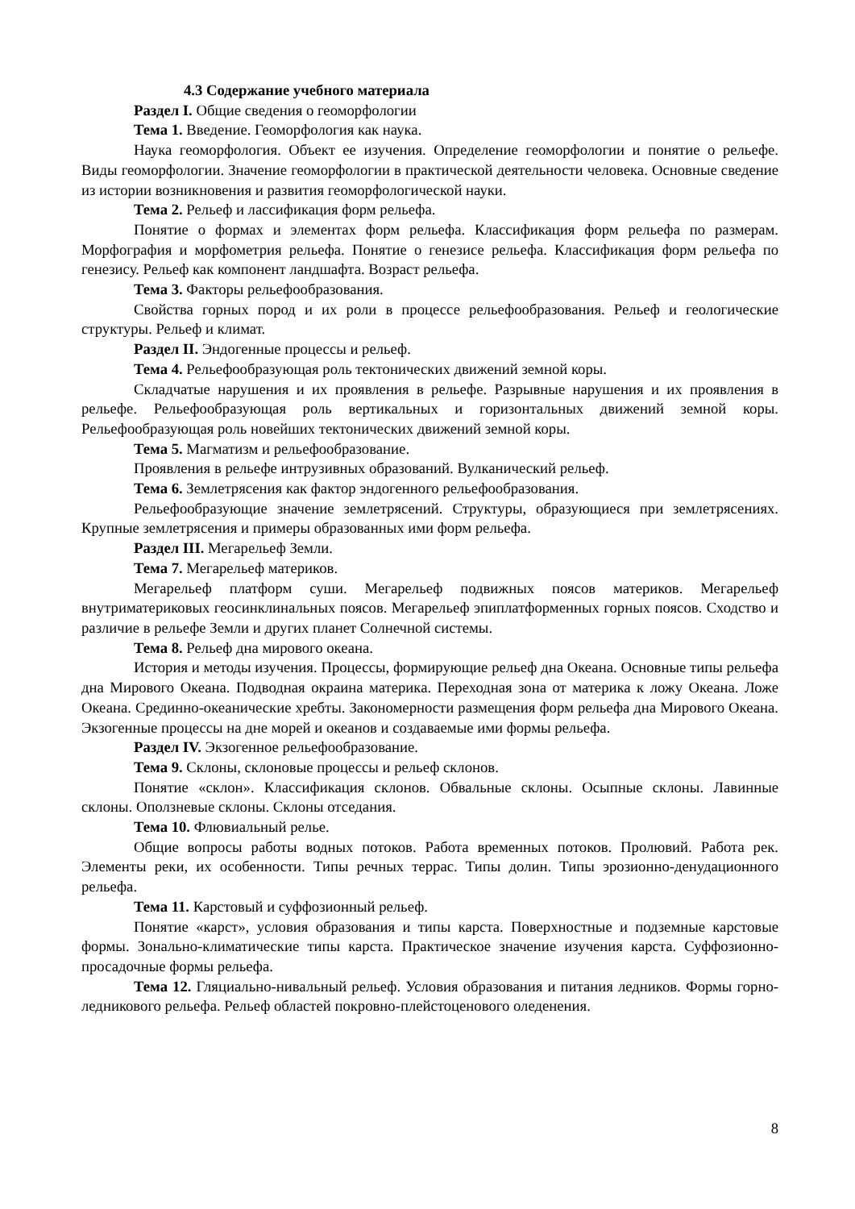4.3 Содержание учебного материала
Раздел I. Общие сведения о геоморфологии
Тема 1. Введение. Геоморфология как наука.
Наука геоморфология. Объект ее изучения. Определение геоморфологии и понятие о рельефе. Виды геоморфологии. Значение геоморфологии в практической деятельности человека. Основные сведение из истории возникновения и развития геоморфологической науки.
Тема 2. Рельеф и лассификация форм рельефа.
Понятие о формах и элементах форм рельефа. Классификация форм рельефа по размерам. Морфография и морфометрия рельефа. Понятие о генезисе рельефа. Классификация форм рельефа по генезису. Рельеф как компонент ландшафта. Возраст рельефа.
Тема 3. Факторы рельефообразования.
Свойства горных пород и их роли в процессе рельефообразования. Рельеф и геологические структуры. Рельеф и климат.
Раздел II. Эндогенные процессы и рельеф.
Тема 4. Рельефообразующая роль тектонических движений земной коры.
Складчатые нарушения и их проявления в рельефе. Разрывные нарушения и их проявления в рельефе. Рельефообразующая роль вертикальных и горизонтальных движений земной коры. Рельефообразующая роль новейших тектонических движений земной коры.
Тема 5. Магматизм и рельефообразование.
Проявления в рельефе интрузивных образований. Вулканический рельеф.
Тема 6. Землетрясения как фактор эндогенного рельефообразования.
Рельефообразующие значение землетрясений. Структуры, образующиеся при землетрясениях. Крупные землетрясения и примеры образованных ими форм рельефа.
Раздел III. Мегарельеф Земли.
Тема 7. Мегарельеф материков.
Мегарельеф платформ суши. Мегарельеф подвижных поясов материков. Мегарельеф внутриматериковых геосинклинальных поясов. Мегарельеф эпиплатформенных горных поясов. Сходство и различие в рельефе Земли и других планет Солнечной системы.
Тема 8. Рельеф дна мирового океана.
История и методы изучения. Процессы, формирующие рельеф дна Океана. Основные типы рельефа дна Мирового Океана. Подводная окраина материка. Переходная зона от материка к ложу Океана. Ложе Океана. Срединно-океанические хребты. Закономерности размещения форм рельефа дна Мирового Океана. Экзогенные процессы на дне морей и океанов и создаваемые ими формы рельефа.
Раздел IV. Экзогенное рельефообразование.
Тема 9. Склоны, склоновые процессы и рельеф склонов.
Понятие «склон». Классификация склонов. Обвальные склоны. Осыпные склоны. Лавинные склоны. Оползневые склоны. Склоны отседания.
Тема 10. Флювиальный релье.
Общие вопросы работы водных потоков. Работа временных потоков. Пролювий. Работа рек. Элементы реки, их особенности. Типы речных террас. Типы долин. Типы эрозионно-денудационного рельефа.
Тема 11. Карстовый и суффозионный рельеф.
Понятие «карст», условия образования и типы карста. Поверхностные и подземные карстовые формы. Зонально-климатические типы карста. Практическое значение изучения карста. Суффозионно-просадочные формы рельефа.
Тема 12. Гляциально-нивальный рельеф. Условия образования и питания ледников. Формы горно-ледникового рельефа. Рельеф областей покровно-плейстоценового оледенения.
8